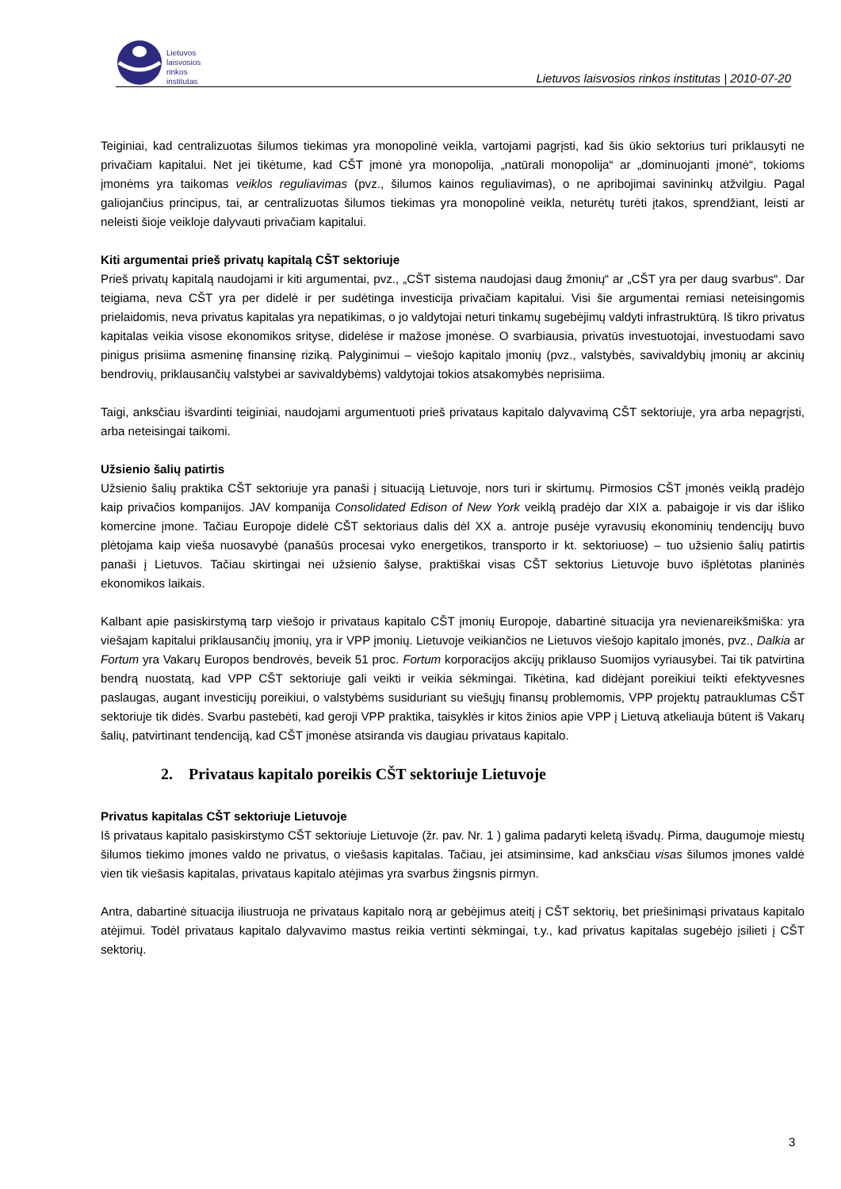Lietuvos
laisvosios
rinkos
institutas
Lietuvos laisvosios rinkos institutas | 2010-07-20
Teiginiai, kad centralizuotas šilumos tiekimas yra monopolinė veikla, vartojami pagrįsti, kad šis ūkio sektorius turi priklausyti ne privačiam kapitalui. Net jei tikėtume, kad CŠT įmonė yra monopolija, „natūrali monopolija“ ar „dominuojanti įmonė“, tokioms įmonėms yra taikomas veiklos reguliavimas (pvz., šilumos kainos reguliavimas), o ne apribojimai savininkų atžvilgiu. Pagal galiojančius principus, tai, ar centralizuotas šilumos tiekimas yra monopolinė veikla, neturėtų turėti įtakos, sprendžiant, leisti ar neleisti šioje veikloje dalyvauti privačiam kapitalui.
Kiti argumentai prieš privatų kapitalą CŠT sektoriuje
Prieš privatų kapitalą naudojami ir kiti argumentai, pvz., „CŠT sistema naudojasi daug žmonių“ ar „CŠT yra per daug svarbus“. Dar teigiama, neva CŠT yra per didelė ir per sudėtinga investicija privačiam kapitalui. Visi šie argumentai remiasi neteisingomis prielaidomis, neva privatus kapitalas yra nepatikimas, o jo valdytojai neturi tinkamų sugebėjimų valdyti infrastruktūrą. Iš tikro privatus kapitalas veikia visose ekonomikos srityse, didelėse ir mažose įmonėse. O svarbiausia, privatūs investuotojai, investuodami savo pinigus prisiima asmeninę finansinę riziką. Palyginimui – viešojo kapitalo įmonių (pvz., valstybės, savivaldybių įmonių ar akcinių bendrovių, priklausančių valstybei ar savivaldybėms) valdytojai tokios atsakomybės neprisiima.
Taigi, anksčiau išvardinti teiginiai, naudojami argumentuoti prieš privataus kapitalo dalyvavimą CŠT sektoriuje, yra arba nepagrįsti, arba neteisingai taikomi.
Užsienio šalių patirtis
Užsienio šalių praktika CŠT sektoriuje yra panaši į situaciją Lietuvoje, nors turi ir skirtumų. Pirmosios CŠT įmonės veiklą pradėjo kaip privačios kompanijos. JAV kompanija Consolidated Edison of New York veiklą pradėjo dar XIX a. pabaigoje ir vis dar išliko komercine įmone. Tačiau Europoje didelė CŠT sektoriaus dalis dėl XX a. antroje pusėje vyravusių ekonominių tendencijų buvo plėtojama kaip vieša nuosavybė (panašūs procesai vyko energetikos, transporto ir kt. sektoriuose) – tuo užsienio šalių patirtis panaši į Lietuvos. Tačiau skirtingai nei užsienio šalyse, praktiškai visas CŠT sektorius Lietuvoje buvo išplėtotas planinės ekonomikos laikais.
Kalbant apie pasiskirstymą tarp viešojo ir privataus kapitalo CŠT įmonių Europoje, dabartinė situacija yra nevienareikšmiška: yra viešajam kapitalui priklausančių įmonių, yra ir VPP įmonių. Lietuvoje veikiančios ne Lietuvos viešojo kapitalo įmonės, pvz., Dalkia ar Fortum yra Vakarų Europos bendrovės, beveik 51 proc. Fortum korporacijos akcijų priklauso Suomijos vyriausybei. Tai tik patvirtina bendrą nuostatą, kad VPP CŠT sektoriuje gali veikti ir veikia sėkmingai. Tikėtina, kad didėjant poreikiui teikti efektyvesnes paslaugas, augant investicijų poreikiui, o valstybėms susiduriant su viešųjų finansų problemomis, VPP projektų patrauklumas CŠT sektoriuje tik didės. Svarbu pastebėti, kad geroji VPP praktika, taisyklės ir kitos žinios apie VPP į Lietuvą atkeliauja būtent iš Vakarų šalių, patvirtinant tendenciją, kad CŠT įmonėse atsiranda vis daugiau privataus kapitalo.
2. Privataus kapitalo poreikis CŠT sektoriuje Lietuvoje
Privatus kapitalas CŠT sektoriuje Lietuvoje
Iš privataus kapitalo pasiskirstymo CŠT sektoriuje Lietuvoje (žr. pav. Nr. 1 ) galima padaryti keletą išvadų. Pirma, daugumoje miestų šilumos tiekimo įmones valdo ne privatus, o viešasis kapitalas. Tačiau, jei atsiminsime, kad anksčiau visas šilumos įmones valdė vien tik viešasis kapitalas, privataus kapitalo atėjimas yra svarbus žingsnis pirmyn.
Antra, dabartinė situacija iliustruoja ne privataus kapitalo norą ar gebėjimus ateitį į CŠT sektorių, bet priešinimąsi privataus kapitalo atėjimui. Todėl privataus kapitalo dalyvavimo mastus reikia vertinti sėkmingai, t.y., kad privatus kapitalas sugebėjo įsilieti į CŠT sektorių.
3